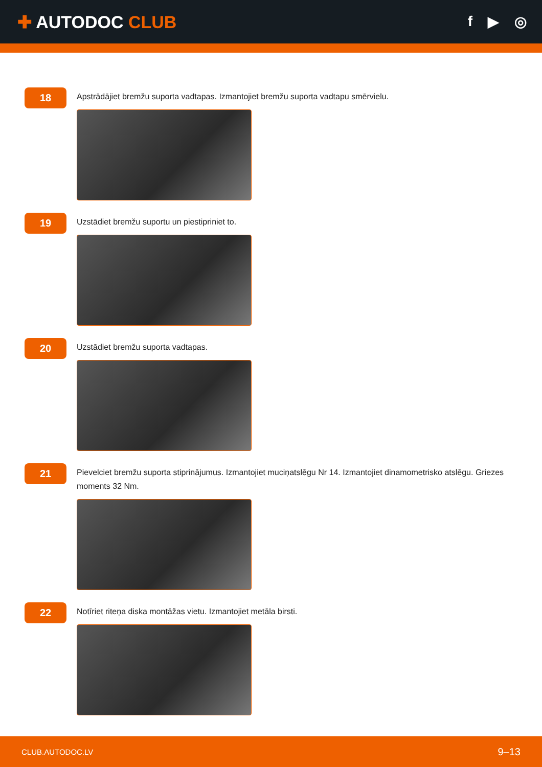✚ AUTODOC CLUB
f ▶ ◎
18
Apstrādājiet bremžu suporta vadtapas. Izmantojiet bremžu suporta vadtapu smērvielu.
19
Uzstādiet bremžu suportu un piestipriniet to.
20
Uzstādiet bremžu suporta vadtapas.
21
Pievelciet bremžu suporta stiprinājumus. Izmantojiet muciņatslēgu Nr 14. Izmantojiet dinamometrisko atslēgu. Griezes moments 32 Nm.
22
Notīriet riteņa diska montāžas vietu. Izmantojiet metāla birsti.
CLUB.AUTODOC.LV 9–13